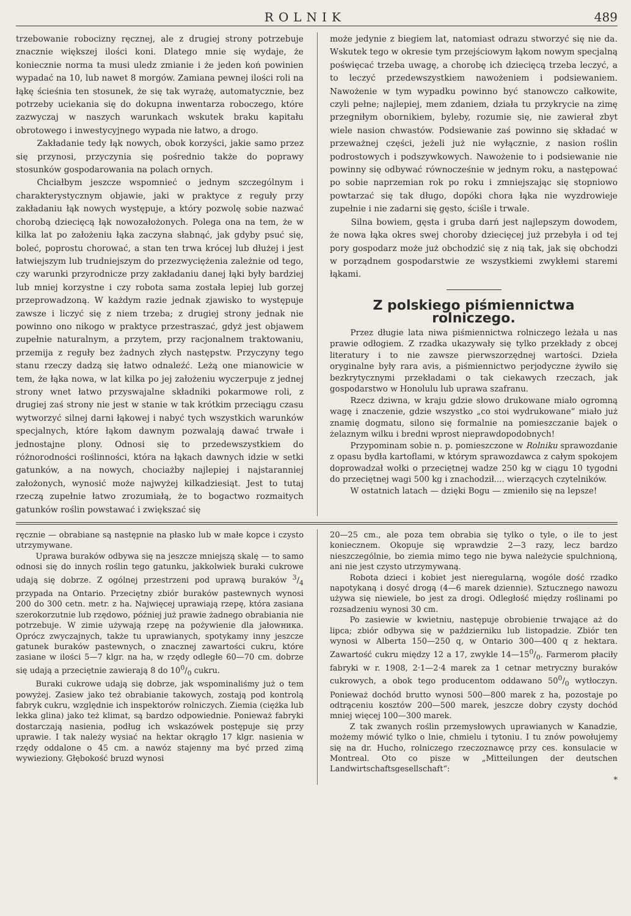ROLNIK 489
trzebowanie robocizny ręcznej, ale z drugiej strony potrzebuje znacznie większej ilości koni. Dlatego mnie się wydaje, że koniecznie norma ta musi uledz zmianie i że jeden koń powinien wypadać na 10, lub nawet 8 morgów. Zamiana pewnej ilości roli na łąkę ścieśnia ten stosunek, że się tak wyrażę, automatycznie, bez potrzeby uciekania się do dokupna inwentarza roboczego, które zazwyczaj w naszych warunkach wskutek braku kapitału obrotowego i inwestycyjnego wypada nie łatwo, a drogo.
Zakładanie tedy łąk nowych, obok korzyści, jakie samo przez się przynosi, przyczynia się pośrednio także do poprawy stosunków gospodarowania na polach ornych.
Chciałbym jeszcze wspomnieć o jednym szczególnym i charakterystycznym objawie, jaki w praktyce z reguły przy zakładaniu łąk nowych występuje, a który pozwolę sobie nazwać chorobą dziecięcą łąk nowozałożonych. Polega ona na tem, że w kilka lat po założeniu łąka zaczyna słabnąć, jak gdyby psuć się, boleć, poprostu chorować, a stan ten trwa krócej lub dłużej i jest łatwiejszym lub trudniejszym do przezwyciężenia zależnie od tego, czy warunki przyrodnicze przy zakładaniu danej łąki były bardziej lub mniej korzystne i czy robota sama została lepiej lub gorzej przeprowadzoną. W każdym razie jednak zjawisko to występuje zawsze i liczyć się z niem trzeba; z drugiej strony jednak nie powinno ono nikogo w praktyce przestraszać, gdyż jest objawem zupełnie naturalnym, a przytem, przy racjonalnem traktowaniu, przemija z reguły bez żadnych złych następstw. Przyczyny tego stanu rzeczy dadzą się łatwo odnaleźć. Leżą one mianowicie w tem, że łąka nowa, w lat kilka po jej założeniu wyczerpuje z jednej strony wnet łatwo przyswajalne składniki pokarmowe roli, z drugiej zaś strony nie jest w stanie w tak krótkim przeciągu czasu wytworzyć silnej darni łąkowej i nabyć tych wszystkich warunków specjalnych, które łąkom dawnym pozwalają dawać trwałe i jednostajne plony. Odnosi się to przedewszystkiem do różnorodności roślinności, która na łąkach dawnych idzie w setki gatunków, a na nowych, chociażby najlepiej i najstaranniej założonych, wynosić może najwyżej kilkadziesiąt. Jest to tutaj rzeczą zupełnie łatwo zrozumiałą, że to bogactwo rozmaitych gatunków roślin powstawać i zwiększać się
może jedynie z biegiem lat, natomiast odrazu stworzyć się nie da. Wskutek tego w okresie tym przejściowym łąkom nowym specjalną poświęcać trzeba uwagę, a chorobę ich dziecięcą trzeba leczyć, a to leczyć przedewszystkiem nawożeniem i podsiewaniem. Nawożenie w tym wypadku powinno być stanowczo całkowite, czyli pełne; najlepiej, mem zdaniem, działa tu przykrycie na zimę przegniłym obornikiem, byleby, rozumie się, nie zawierał zbyt wiele nasion chwastów. Podsiewanie zaś powinno się składać w przeważnej części, jeżeli już nie wyłącznie, z nasion roślin podrostowych i podszywkowych. Nawożenie to i podsiewanie nie powinny się odbywać równocześnie w jednym roku, a następować po sobie naprzemian rok po roku i zmniejszając się stopniowo powtarzać się tak długo, dopóki chora łąka nie wyzdrowieje zupełnie i nie zadarni się gęsto, ściśle i trwale.
Silna bowiem, gęsta i gruba darń jest najlepszym dowodem, że nowa łąka okres swej choroby dziecięcej już przebyła i od tej pory gospodarz może już obchodzić się z nią tak, jak się obchodzi w porządnem gospodarstwie ze wszystkiemi zwykłemi staremi łąkami.
Z polskiego piśmiennictwa rolniczego.
Przez długie lata niwa piśmiennictwa rolniczego leżała u nas prawie odłogiem. Z rzadka ukazywały się tylko przekłady z obcej literatury i to nie zawsze pierwszorzędnej wartości. Dzieła oryginalne były rara avis, a piśmiennictwo perjodyczne żywiło się bezkrytycznymi przekładami o tak ciekawych rzeczach, jak gospodarstwo w Honolulu lub uprawa szafranu.
Rzecz dziwna, w kraju gdzie słowo drukowane miało ogromną wagę i znaczenie, gdzie wszystko „co stoi wydrukowane“ miało już znamię dogmatu, silono się formalnie na pomieszczanie bajek o żelaznym wilku i bredni wprost nieprawdopodobnych!
Przypominam sobie n. p. pomieszczone w Rolniku sprawozdanie z opasu bydła kartoflami, w którym sprawozdawca z całym spokojem doprowadzał wołki o przeciętnej wadze 250 kg w ciągu 10 tygodni do przeciętnej wagi 500 kg i znachodził.... wierzących czytelników.
W ostatnich latach — dzięki Bogu — zmieniło się na lepsze!
ręcznie — obrabiane są następnie na płasko lub w małe kopce i czysto utrzymywane.
Uprawa buraków odbywa się na jeszcze mniejszą skalę — to samo odnosi się do innych roślin tego gatunku, jakkolwiek buraki cukrowe udają się dobrze. Z ogólnej przestrzeni pod uprawą buraków 3/4 przypada na Ontario. Przeciętny zbiór buraków pastewnych wynosi 200 do 300 cetn. metr. z ha. Najwięcej uprawiają rzepę, która zasiana szerokorzutnie lub rzędowo, później już prawie żadnego obrabiania nie potrzebuje. W zimie używają rzepę na pożywienie dla jałowника. Oprócz zwyczajnych, także tu uprawianych, spotykamy inny jeszcze gatunek buraków pastewnych, o znacznej zawartości cukru, które zasiane w ilości 5—7 klgr. na ha, w rzędy odległe 60—70 cm. dobrze się udają a przeciętnie zawierają 8 do 100/0 cukru.
Buraki cukrowe udają się dobrze, jak wspominaliśmy już o tem powyżej. Zasiew jako też obrabianie takowych, zostają pod kontrolą fabryk cukru, względnie ich inspektorów rolniczych. Ziemia (ciężka lub lekka glina) jako też klimat, są bardzo odpowiednie. Ponieważ fabryki dostarczają nasienia, podług ich wskazówek postępuje się przy uprawie. I tak należy wysiać na hektar okrągło 17 klgr. nasienia w rzędy oddalone o 45 cm. a nawóz stajenny ma być przed zimą wywieziony. Głębokość bruzd wynosi
20—25 cm., ale poza tem obrabia się tylko o tyle, o ile to jest koniecznem. Okopuje się wprawdzie 2—3 razy, lecz bardzo nieszczególnie, bo ziemia mimo tego nie bywa należycie spulchnioną, ani nie jest czysto utrzymywaną.
Robota dzieci i kobiet jest nieregularną, wogóle dość rzadko napotykaną i dosyć drogą (4—6 marek dziennie). Sztucznego nawozu używa się niewiele, bo jest za drogi. Odległość między roślinami po rozsadzeniu wynosi 30 cm.
Po zasiewie w kwietniu, następuje obrobienie trwające aż do lipca; zbiór odbywa się w październiku lub listopadzie. Zbiór ten wynosi w Alberta 150—250 q, w Ontario 300—400 q z hektara. Zawartość cukru między 12 a 17, zwykle 14—150/0. Farmerom płaciły fabryki w r. 1908, 2·1—2·4 marek za 1 cetnar metryczny buraków cukrowych, a obok tego producentom oddawano 500/0 wytłoczyn. Ponieważ dochód brutto wynosi 500—800 marek z ha, pozostaje po odtrąceniu kosztów 200—500 marek, jeszcze dobry czysty dochód mniej więcej 100—300 marek.
Z tak zwanych roślin przemysłowych uprawianych w Kanadzie, możemy mówić tylko o lnie, chmielu i tytoniu. I tu znów powołujemy się na dr. Hucho, rolniczego rzeczoznawcę przy ces. konsulacie w Montreal. Oto co pisze w „Mitteilungen der deutschen Landwirtschaftsgesellschaft“:
*